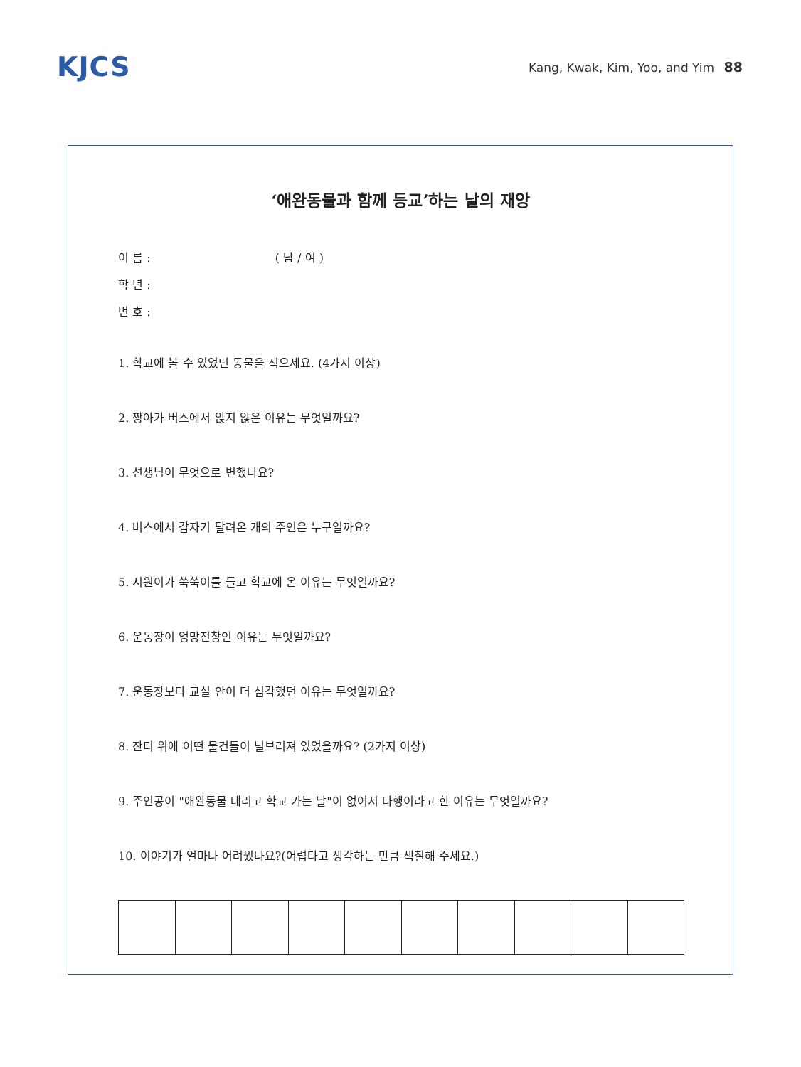KJCS
Kang, Kwak, Kim, Yoo, and Yim 88
‘애완동물과 함께 등교’하는 날의 재앙
이 름 : ( 남 / 여 )
학 년 :
번 호 :
1. 학교에 볼 수 있었던 동물을 적으세요. (4가지 이상)
2. 짱아가 버스에서 앉지 않은 이유는 무엇일까요?
3. 선생님이 무엇으로 변했나요?
4. 버스에서 갑자기 달려온 개의 주인은 누구일까요?
5. 시원이가 쑥쑥이를 들고 학교에 온 이유는 무엇일까요?
6. 운동장이 엉망진창인 이유는 무엇일까요?
7. 운동장보다 교실 안이 더 심각했던 이유는 무엇일까요?
8. 잔디 위에 어떤 물건들이 널브러져 있었을까요? (2가지 이상)
9. 주인공이 "애완동물 데리고 학교 가는 날"이 없어서 다행이라고 한 이유는 무엇일까요?
10. 이야기가 얼마나 어려웠나요?(어렵다고 생각하는 만큼 색칠해 주세요.)